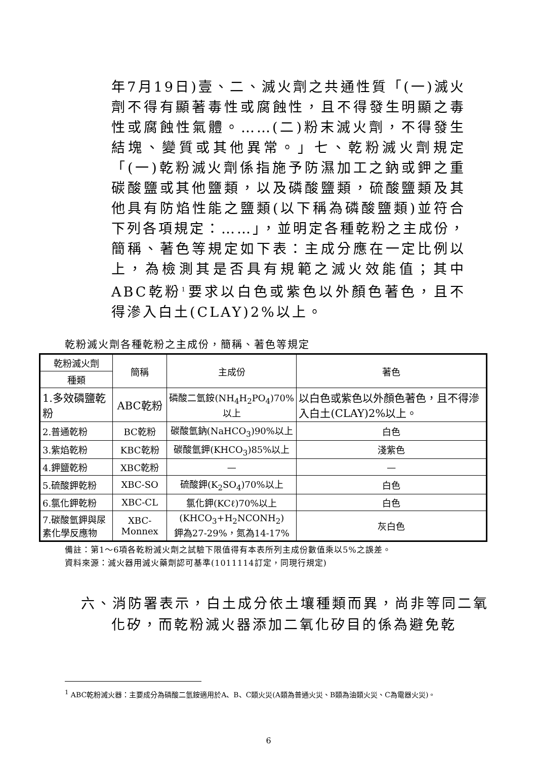年7月19日)壹、二、滅火劑之共通性質「(一)滅火劑不得有顯著毒性或腐蝕性，且不得發生明顯之毒性或腐蝕性氣體。……(二)粉末滅火劑，不得發生結塊、變質或其他異常。」七、乾粉滅火劑規定「(一)乾粉滅火劑係指施予防濕加工之鈉或鉀之重碳酸鹽或其他鹽類，以及磷酸鹽類，硫酸鹽類及其他具有防焰性能之鹽類(以下稱為磷酸鹽類)並符合下列各項規定：……」，並明定各種乾粉之主成份，簡稱、著色等規定如下表：主成分應在一定比例以上，為檢測其是否具有規範之滅火效能值；其中ABC乾粉<sup>1</sup>要求以白色或紫色以外顏色著色，且不得滲入白土(CLAY)2%以上。
乾粉滅火劑各種乾粉之主成份，簡稱、著色等規定
| 乾粉滅火劑 | 簡稱 | 主成份 | 著色 |
| --- | --- | --- | --- |
| 種類 | | | |
| 1.多效磷鹽乾粉 | ABC乾粉 | 磷酸二氫銨(NH<sub>4</sub>H<sub>2</sub>PO<sub>4</sub>)70%以上 | 以白色或紫色以外顏色著色，且不得滲入白土(CLAY)2%以上。 |
| 2.普通乾粉 | BC乾粉 | 碳酸氫鈉(NaHCO<sub>3</sub>)90%以上 | 白色 |
| 3.紫焰乾粉 | KBC乾粉 | 碳酸氫鉀(KHCO<sub>3</sub>)85%以上 | 淺紫色 |
| 4.鉀鹽乾粉 | XBC乾粉 | — | — |
| 5.硫酸鉀乾粉 | XBC-SO | 硫酸鉀(K<sub>2</sub>SO<sub>4</sub>)70%以上 | 白色 |
| 6.氯化鉀乾粉 | XBC-CL | 氯化鉀(KCℓ)70%以上 | 白色 |
| 7.碳酸氫鉀與尿素化學反應物 | XBC-Monnex | (KHCO<sub>3</sub>+H<sub>2</sub>NCONH<sub>2</sub>) 鉀為27-29%，氮為14-17% | 灰白色 |
備註：第1～6項各乾粉滅火劑之試驗下限值得有本表所列主成份數值乘以5%之誤差。
資料來源：滅火器用滅火藥劑認可基準(1011114訂定，同現行規定)
六、消防署表示，白土成分依土壤種類而異，尚非等同二氧化矽，而乾粉滅火器添加二氧化矽目的係為避免乾
<sup>1</sup> ABC乾粉滅火器：主要成分為磷酸二氫銨適用於A、B、C類火災(A類為普通火災、B類為油類火災、C為電器火災)。
6